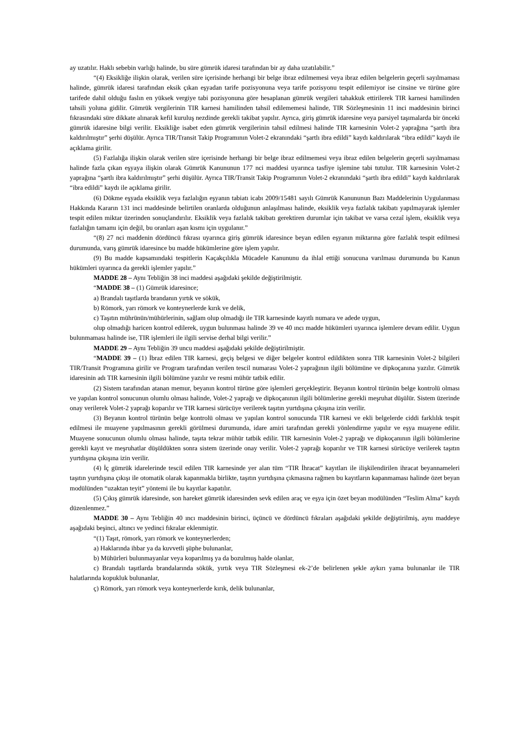ay uzatılır. Haklı sebebin varlığı halinde, bu süre gümrük idaresi tarafından bir ay daha uzatılabilir.”
“(4) Eksikliğe ilişkin olarak, verilen süre içerisinde herhangi bir belge ibraz edilmemesi veya ibraz edilen belgelerin geçerli sayılmaması halinde, gümrük idaresi tarafından eksik çıkan eşyadan tarife pozisyonuna veya tarife pozisyonu tespit edilemiyor ise cinsine ve türüne göre tarifede dahil olduğu faslın en yüksek vergiye tabi pozisyonuna göre hesaplanan gümrük vergileri tahakkuk ettirilerek TIR karnesi hamilinden tahsili yoluna gidilir. Gümrük vergilerinin TIR karnesi hamilinden tahsil edilememesi halinde, TIR Sözleşmesinin 11 inci maddesinin birinci fıkrasındaki süre dikkate alınarak kefil kuruluş nezdinde gerekli takibat yapılır. Ayrıca, giriş gümrük idaresine veya parsiyel taşımalarda bir önceki gümrük idaresine bilgi verilir. Eksikliğe isabet eden gümrük vergilerinin tahsil edilmesi halinde TIR karnesinin Volet-2 yaprağına “şartlı ibra kaldırılmıştır” şerhi düşülür. Ayrıca TIR/Transit Takip Programının Volet-2 ekranındaki “şartlı ibra edildi” kaydı kaldırılarak “ibra edildi” kaydı ile açıklama girilir.
(5) Fazlalığa ilişkin olarak verilen süre içerisinde herhangi bir belge ibraz edilmemesi veya ibraz edilen belgelerin geçerli sayılmaması halinde fazla çıkan eşyaya ilişkin olarak Gümrük Kanununun 177 nci maddesi uyarınca tasfiye işlemine tabi tutulur. TIR karnesinin Volet-2 yaprağına “şartlı ibra kaldırılmıştır” şerhi düşülür. Ayrıca TIR/Transit Takip Programının Volet-2 ekranındaki “şartlı ibra edildi” kaydı kaldırılarak “ibra edildi” kaydı ile açıklama girilir.
(6) Dökme eşyada eksiklik veya fazlalığın eşyanın tabiatı icabı 2009/15481 sayılı Gümrük Kanununun Bazı Maddelerinin Uygulanması Hakkında Kararın 131 inci maddesinde belirtilen oranlarda olduğunun anlaşılması halinde, eksiklik veya fazlalık takibatı yapılmayarak işlemler tespit edilen miktar üzerinden sonuçlandırılır. Eksiklik veya fazlalık takibatı gerektiren durumlar için takibat ve varsa cezaî işlem, eksiklik veya fazlalığın tamamı için değil, bu oranları aşan kısmı için uygulanır.”
“(8) 27 nci maddenin dördüncü fıkrası uyarınca giriş gümrük idaresince beyan edilen eşyanın miktarına göre fazlalık tespit edilmesi durumunda, varış gümrük idaresince bu madde hükümlerine göre işlem yapılır.
(9) Bu madde kapsamındaki tespitlerin Kaçakçılıkla Mücadele Kanununu da ihlal ettiği sonucuna varılması durumunda bu Kanun hükümleri uyarınca da gerekli işlemler yapılır.”
MADDE 28 – Aynı Tebliğin 38 inci maddesi aşağıdaki şekilde değiştirilmiştir.
“MADDE 38 – (1) Gümrük idaresince;
a) Brandalı taşıtlarda brandanın yırtık ve sökük,
b) Römork, yarı römork ve konteynerlerde kırık ve delik,
c) Taşıtın mührünün/mühürlerinin, sağlam olup olmadığı ile TIR karnesinde kayıtlı numara ve adede uygun,
olup olmadığı haricen kontrol edilerek, uygun bulunması halinde 39 ve 40 ıncı madde hükümleri uyarınca işlemlere devam edilir. Uygun bulunmaması halinde ise, TIR işlemleri ile ilgili servise derhal bilgi verilir.”
MADDE 29 – Aynı Tebliğin 39 uncu maddesi aşağıdaki şekilde değiştirilmiştir.
“MADDE 39 – (1) İbraz edilen TIR karnesi, geçiş belgesi ve diğer belgeler kontrol edildikten sonra TIR karnesinin Volet-2 bilgileri TIR/Transit Programına girilir ve Program tarafından verilen tescil numarası Volet-2 yaprağının ilgili bölümüne ve dipkoçanına yazılır. Gümrük idaresinin adı TIR karnesinin ilgili bölümüne yazılır ve resmi mühür tatbik edilir.
(2) Sistem tarafından atanan memur, beyanın kontrol türüne göre işlemleri gerçekleştirir. Beyanın kontrol türünün belge kontrolü olması ve yapılan kontrol sonucunun olumlu olması halinde, Volet-2 yaprağı ve dipkoçanının ilgili bölümlerine gerekli meşruhat düşülür. Sistem üzerinde onay verilerek Volet-2 yaprağı koparılır ve TIR karnesi sürücüye verilerek taşıtın yurtdışına çıkışına izin verilir.
(3) Beyanın kontrol türünün belge kontrolü olması ve yapılan kontrol sonucunda TIR karnesi ve ekli belgelerde ciddi farklılık tespit edilmesi ile muayene yapılmasının gerekli görülmesi durumunda, idare amiri tarafından gerekli yönlendirme yapılır ve eşya muayene edilir. Muayene sonucunun olumlu olması halinde, taşıta tekrar mühür tatbik edilir. TIR karnesinin Volet-2 yaprağı ve dipkoçanının ilgili bölümlerine gerekli kayıt ve meşruhatlar düşüldükten sonra sistem üzerinde onay verilir. Volet-2 yaprağı koparılır ve TIR karnesi sürücüye verilerek taşıtın yurtdışına çıkışına izin verilir.
(4) İç gümrük idarelerinde tescil edilen TIR karnesinde yer alan tüm “TIR İhracat” kayıtları ile ilişkilendirilen ihracat beyannameleri taşıtın yurtdışına çıkışı ile otomatik olarak kapanmakla birlikte, taşıtın yurtdışına çıkmasına rağmen bu kayıtların kapanmaması halinde özet beyan modülünden “uzaktan teyit” yöntemi ile bu kayıtlar kapatılır.
(5) Çıkış gümrük idaresinde, son hareket gümrük idaresinden sevk edilen araç ve eşya için özet beyan modülünden “Teslim Alma” kaydı düzenlenmez.”
MADDE 30 – Aynı Tebliğin 40 ıncı maddesinin birinci, üçüncü ve dördüncü fıkraları aşağıdaki şekilde değiştirilmiş, aynı maddeye aşağıdaki beşinci, altıncı ve yedinci fıkralar eklenmiştir.
“(1) Taşıt, römork, yarı römork ve konteynerlerden;
a) Haklarında ihbar ya da kuvvetli şüphe bulunanlar,
b) Mühürleri bulunmayanlar veya koparılmış ya da bozulmuş halde olanlar,
c) Brandalı taşıtlarda brandalarında sökük, yırtık veya TIR Sözleşmesi ek-2’de belirlenen şekle aykırı yama bulunanlar ile TIR halatlarında kopukluk bulunanlar,
ç) Römork, yarı römork veya konteynerlerde kırık, delik bulunanlar,